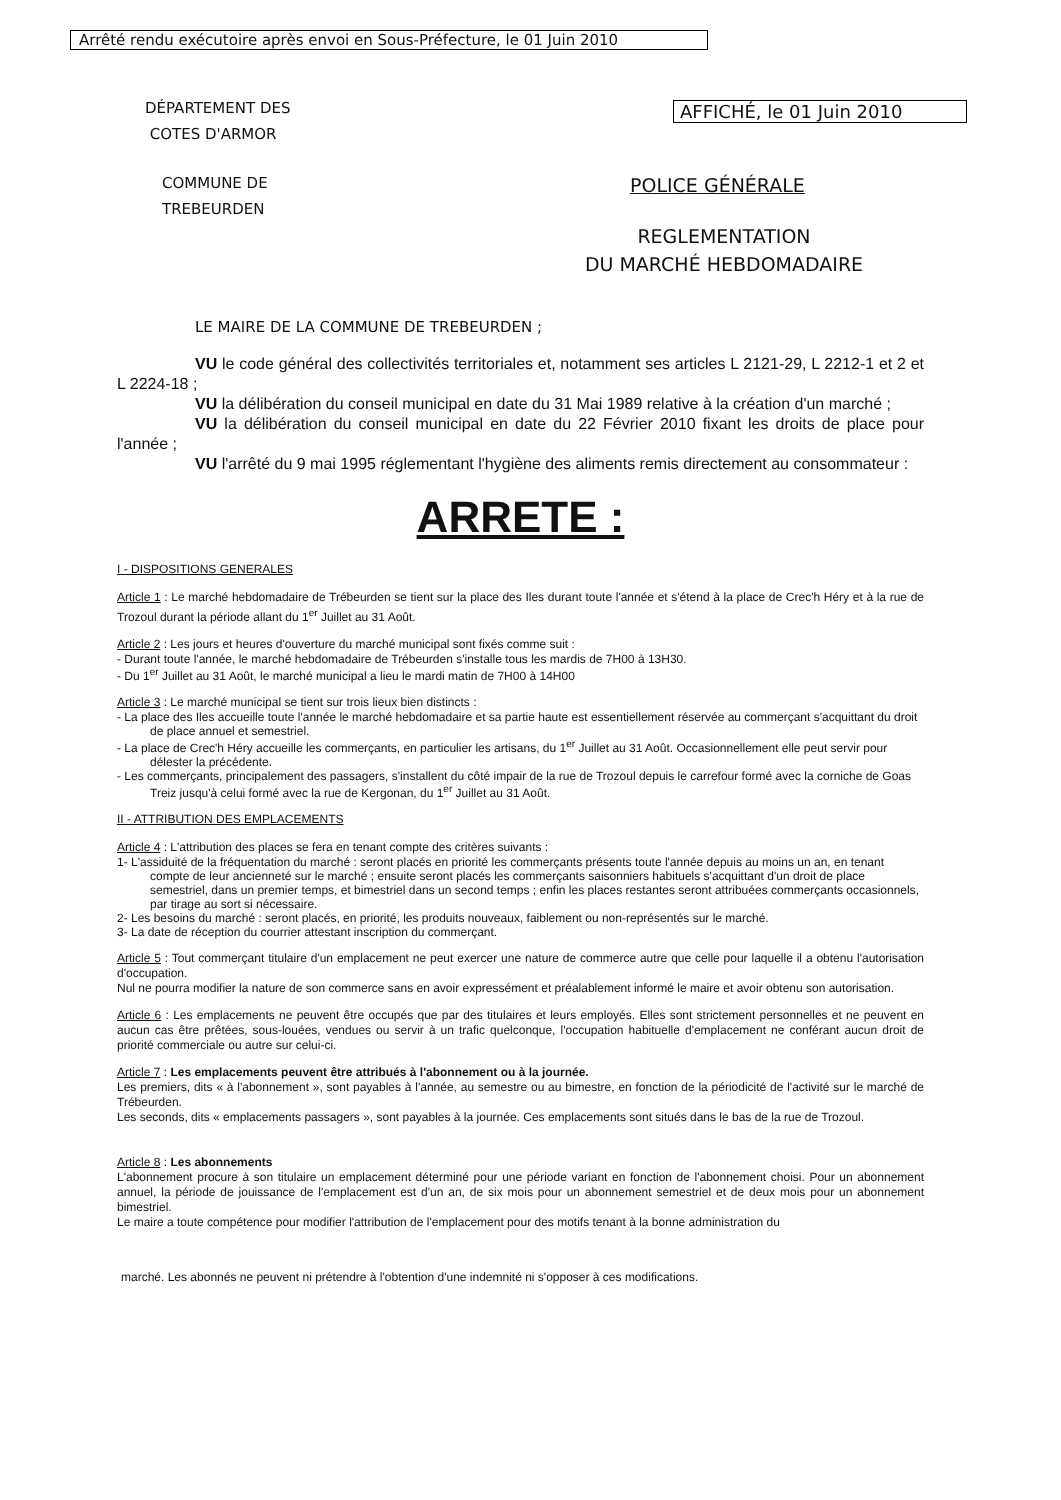Arrêté rendu exécutoire après envoi en Sous-Préfecture, le 01 Juin 2010
DÉPARTEMENT DES
COTES D'ARMOR
AFFICHÉ, le 01 Juin 2010
COMMUNE DE
TREBEURDEN
POLICE GÉNÉRALE
REGLEMENTATION
DU MARCHÉ HEBDOMADAIRE
LE MAIRE DE LA COMMUNE DE TREBEURDEN ;
VU le code général des collectivités territoriales et, notamment ses articles L 2121-29, L 2212-1 et 2 et L 2224-18 ;
VU la délibération du conseil municipal en date du 31 Mai 1989 relative à la création d'un marché ;
VU la délibération du conseil municipal en date du 22 Février 2010 fixant les droits de place pour l'année ;
VU l'arrêté du 9 mai 1995 réglementant l'hygiène des aliments remis directement au consommateur :
ARRETE :
I - DISPOSITIONS GENERALES
Article 1 : Le marché hebdomadaire de Trébeurden se tient sur la place des Iles durant toute l'année et s'étend à la place de Crec'h Héry et à la rue de Trozoul durant la période allant du 1<sup>er</sup> Juillet au 31 Août.
Article 2 : Les jours et heures d'ouverture du marché municipal sont fixés comme suit :
- Durant toute l'année, le marché hebdomadaire de Trébeurden s'installe tous les mardis de 7H00 à 13H30.
- Du 1<sup>er</sup> Juillet au 31 Août, le marché municipal a lieu le mardi matin de 7H00 à 14H00
Article 3 : Le marché municipal se tient sur trois lieux bien distincts :
- La place des Iles accueille toute l'année le marché hebdomadaire et sa partie haute est essentiellement réservée au commerçant s'acquittant du droit de place annuel et semestriel.
- La place de Crec'h Héry accueille les commerçants, en particulier les artisans, du 1<sup>er</sup> Juillet au 31 Août. Occasionnellement elle peut servir pour délester la précédente.
- Les commerçants, principalement des passagers, s'installent du côté impair de la rue de Trozoul depuis le carrefour formé avec la corniche de Goas Treiz jusqu'à celui formé avec la rue de Kergonan, du 1<sup>er</sup> Juillet au 31 Août.
II - ATTRIBUTION DES EMPLACEMENTS
Article 4 : L'attribution des places se fera en tenant compte des critères suivants :
1- L'assiduité de la fréquentation du marché : seront placés en priorité les commerçants présents toute l'année depuis au moins un an, en tenant compte de leur ancienneté sur le marché ; ensuite seront placés les commerçants saisonniers habituels s'acquittant d'un droit de place semestriel, dans un premier temps, et bimestriel dans un second temps ; enfin les places restantes seront attribuées commerçants occasionnels, par tirage au sort si nécessaire.
2- Les besoins du marché : seront placés, en priorité, les produits nouveaux, faiblement ou non-représentés sur le marché.
3- La date de réception du courrier attestant inscription du commerçant.
Article 5 : Tout commerçant titulaire d'un emplacement ne peut exercer une nature de commerce autre que celle pour laquelle il a obtenu l'autorisation d'occupation.
Nul ne pourra modifier la nature de son commerce sans en avoir expressément et préalablement informé le maire et avoir obtenu son autorisation.
Article 6 : Les emplacements ne peuvent être occupés que par des titulaires et leurs employés. Elles sont strictement personnelles et ne peuvent en aucun cas être prêtées, sous-louées, vendues ou servir à un trafic quelconque, l'occupation habituelle d'emplacement ne conférant aucun droit de priorité commerciale ou autre sur celui-ci.
Article 7 : Les emplacements peuvent être attribués à l'abonnement ou à la journée.
Les premiers, dits « à l'abonnement », sont payables à l'année, au semestre ou au bimestre, en fonction de la périodicité de l'activité sur le marché de Trébeurden.
Les seconds, dits « emplacements passagers », sont payables à la journée. Ces emplacements sont situés dans le bas de la rue de Trozoul.
Article 8 : Les abonnements
L'abonnement procure à son titulaire un emplacement déterminé pour une période variant en fonction de l'abonnement choisi. Pour un abonnement annuel, la période de jouissance de l'emplacement est d'un an, de six mois pour un abonnement semestriel et de deux mois pour un abonnement bimestriel.
Le maire a toute compétence pour modifier l'attribution de l'emplacement pour des motifs tenant à la bonne administration du
marché. Les abonnés ne peuvent ni prétendre à l'obtention d'une indemnité ni s'opposer à ces modifications.